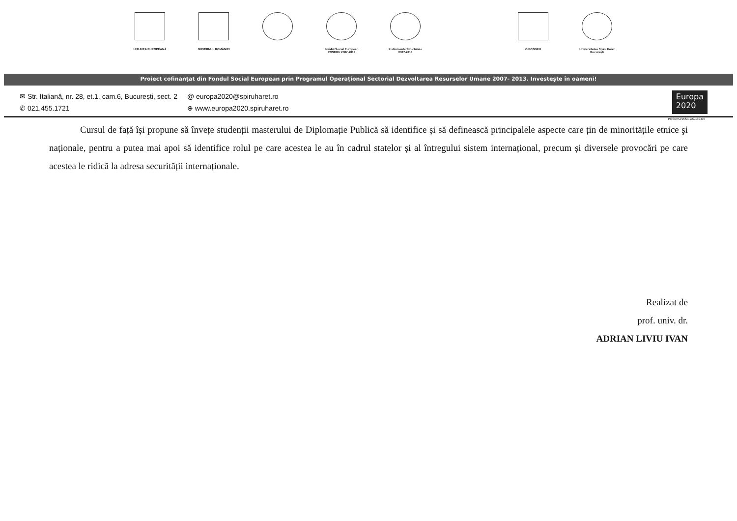UNIUNEA EUROPEANĂ GUVERNUL ROMÂNIEI Fondul Social European
POSDRU 2007-2013
Instrumente Structurale
2007-2013
OIPOSDRU Universitatea Spiru Haret
București
Proiect cofinanțat din Fondul Social European prin Programul Operațional Sectorial Dezvoltarea Resurselor Umane 2007- 2013. Investește în oameni!
✉ Str. Italiană, nr. 28, et.1, cam.6, București, sect. 2
✆ 021.455.1721
@ europa2020@spiruharet.ro
⊕ www.europa2020.spiruharet.ro
Europa
2020
POSDRU/156/1.2/G/139490
Cursul de față își propune să învețe studenții masterului de Diplomație Publică să identifice și să definească principalele aspecte care țin de minoritățile etnice şi naționale, pentru a putea mai apoi să identifice rolul pe care acestea le au în cadrul statelor și al întregului sistem internațional, precum și diversele provocări pe care acestea le ridică la adresa securității internaționale.
Realizat de
prof. univ. dr.
ADRIAN LIVIU IVAN